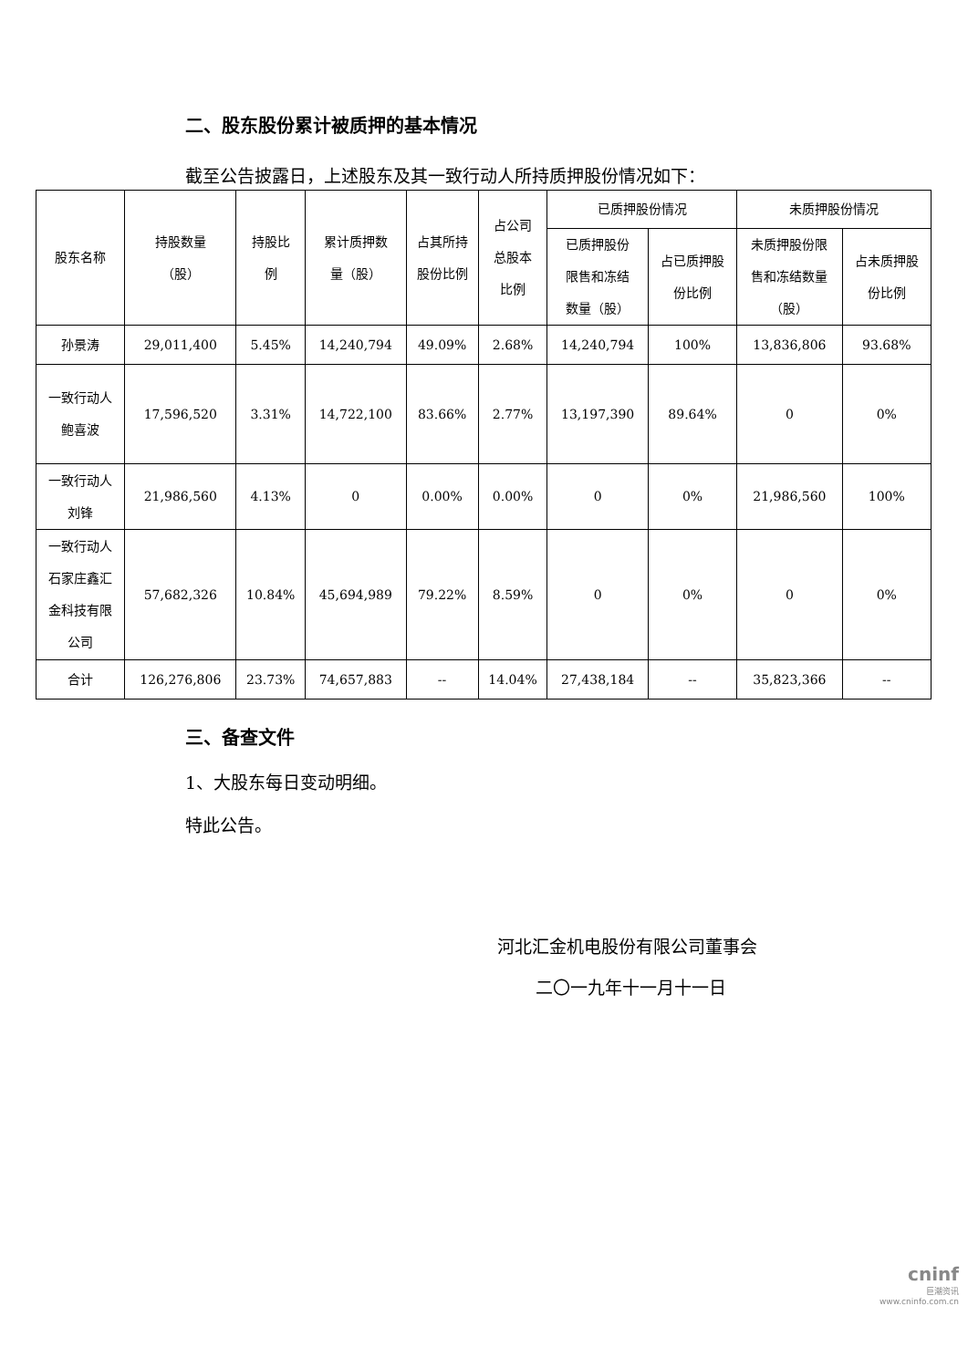二、股东股份累计被质押的基本情况
截至公告披露日，上述股东及其一致行动人所持质押股份情况如下：
| 股东名称 | 持股数量 （股） | 持股比 例 | 累计质押数 量（股） | 占其所持 股份比例 | 占公司 总股本 比例 | 已质押股份情况 | | 未质押股份情况 | |
| --- | --- | --- | --- | --- | --- | --- | --- | --- | --- |
| | | | | | | 已质押股份 限售和冻结 数量（股） | 占已质押股 份比例 | 未质押股份限 售和冻结数量 （股） | 占未质押股 份比例 |
| 孙景涛 | 29,011,400 | 5.45% | 14,240,794 | 49.09% | 2.68% | 14,240,794 | 100% | 13,836,806 | 93.68% |
| 一致行动人 鲍喜波 | 17,596,520 | 3.31% | 14,722,100 | 83.66% | 2.77% | 13,197,390 | 89.64% | 0 | 0% |
| 一致行动人 刘锋 | 21,986,560 | 4.13% | 0 | 0.00% | 0.00% | 0 | 0% | 21,986,560 | 100% |
| 一致行动人 石家庄鑫汇 金科技有限 公司 | 57,682,326 | 10.84% | 45,694,989 | 79.22% | 8.59% | 0 | 0% | 0 | 0% |
| 合计 | 126,276,806 | 23.73% | 74,657,883 | -- | 14.04% | 27,438,184 | -- | 35,823,366 | -- |
三、备查文件
1、大股东每日变动明细。
特此公告。
河北汇金机电股份有限公司董事会
二〇一九年十一月十一日
cninf
巨潮资讯
www.cninfo.com.cn